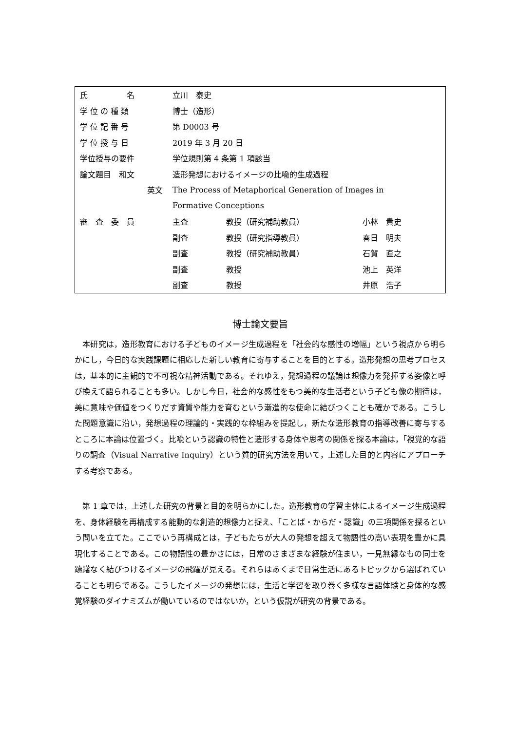| 氏 名 | 立川 泰史 | | |
| 学 位 の 種 類 | 博士（造形） | | |
| 学 位 記 番 号 | 第 D0003 号 | | |
| 学 位 授 与 日 | 2019 年 3 月 20 日 | | |
| 学位授与の要件 | 学位規則第 4 条第 1 項該当 | | |
| 論文題目 和文 | 造形発想におけるイメージの比喩的生成過程 | | |
| 英文 | The Process of Metaphorical Generation of Images in | | |
| | Formative Conceptions | | |
| 審 査 委 員 | 主査 | 教授（研究補助教員） | 小林 貴史 |
| | 副査 | 教授（研究指導教員） | 春日 明夫 |
| | 副査 | 教授（研究補助教員） | 石賀 直之 |
| | 副査 | 教授 | 池上 英洋 |
| | 副査 | 教授 | 井原 浩子 |
博士論文要旨
　本研究は，造形教育における子どものイメージ生成過程を「社会的な感性の増幅」という視点から明らかにし，今日的な実践課題に相応した新しい教育に寄与することを目的とする。造形発想の思考プロセスは，基本的に主観的で不可視な精神活動である。それゆえ，発想過程の議論は想像力を発揮する姿像と呼び換えて語られることも多い。しかし今日，社会的な感性をもつ美的な生活者という子ども像の期待は，美に意味や価値をつくりだす資質や能力を育むという漸進的な使命に結びつくことも確かである。こうした問題意識に沿い，発想過程の理論的・実践的な枠組みを提起し，新たな造形教育の指導改善に寄与するところに本論は位置づく。比喩という認識の特性と造形する身体や思考の関係を探る本論は，「視覚的な語りの調査（Visual Narrative Inquiry）という質的研究方法を用いて，上述した目的と内容にアプローチする考察である。
　第 1 章では，上述した研究の背景と目的を明らかにした。造形教育の学習主体によるイメージ生成過程を、身体経験を再構成する能動的な創造的想像力と捉え、「ことば・からだ・認識」の三項関係を探るという問いを立てた。ここでいう再構成とは，子どもたちが大人の発想を超えて物語性の高い表現を豊かに具現化することである。この物語性の豊かさには，日常のさまざまな経験が住まい，一見無縁なもの同士を躊躇なく結びつけるイメージの飛躍が見える。それらはあくまで日常生活にあるトピックから選ばれていることも明らである。こうしたイメージの発想には，生活と学習を取り巻く多様な言語体験と身体的な感覚経験のダイナミズムが働いているのではないか，という仮説が研究の背景である。